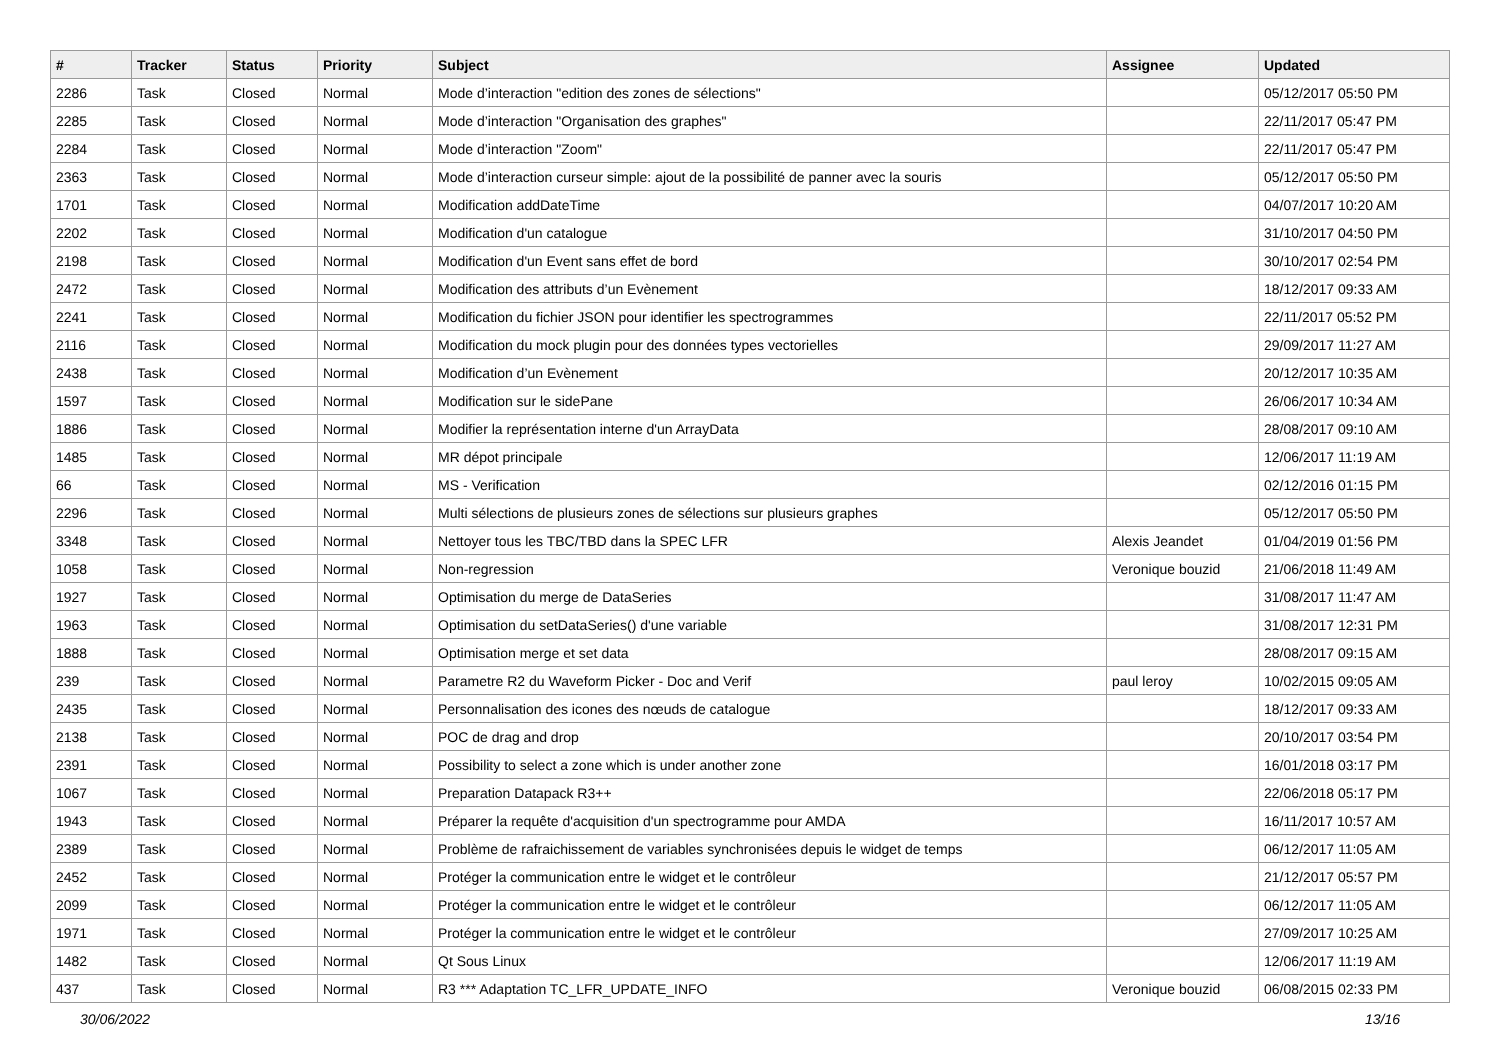| # | Tracker | Status | Priority | Subject | Assignee | Updated |
| --- | --- | --- | --- | --- | --- | --- |
| 2286 | Task | Closed | Normal | Mode d’interaction "edition des zones de sélections" | | 05/12/2017 05:50 PM |
| 2285 | Task | Closed | Normal | Mode d’interaction "Organisation des graphes" | | 22/11/2017 05:47 PM |
| 2284 | Task | Closed | Normal | Mode d’interaction "Zoom" | | 22/11/2017 05:47 PM |
| 2363 | Task | Closed | Normal | Mode d’interaction curseur simple: ajout de la possibilité de panner avec la souris | | 05/12/2017 05:50 PM |
| 1701 | Task | Closed | Normal | Modification addDateTime | | 04/07/2017 10:20 AM |
| 2202 | Task | Closed | Normal | Modification d'un catalogue | | 31/10/2017 04:50 PM |
| 2198 | Task | Closed | Normal | Modification d'un Event sans effet de bord | | 30/10/2017 02:54 PM |
| 2472 | Task | Closed | Normal | Modification des attributs d’un Evènement | | 18/12/2017 09:33 AM |
| 2241 | Task | Closed | Normal | Modification du fichier JSON pour identifier les spectrogrammes | | 22/11/2017 05:52 PM |
| 2116 | Task | Closed | Normal | Modification du mock plugin pour des données types vectorielles | | 29/09/2017 11:27 AM |
| 2438 | Task | Closed | Normal | Modification d’un Evènement | | 20/12/2017 10:35 AM |
| 1597 | Task | Closed | Normal | Modification sur le sidePane | | 26/06/2017 10:34 AM |
| 1886 | Task | Closed | Normal | Modifier la représentation interne d'un ArrayData | | 28/08/2017 09:10 AM |
| 1485 | Task | Closed | Normal | MR dépot principale | | 12/06/2017 11:19 AM |
| 66 | Task | Closed | Normal | MS - Verification | | 02/12/2016 01:15 PM |
| 2296 | Task | Closed | Normal | Multi sélections de plusieurs zones de sélections sur plusieurs graphes | | 05/12/2017 05:50 PM |
| 3348 | Task | Closed | Normal | Nettoyer tous les TBC/TBD dans la SPEC LFR | Alexis Jeandet | 01/04/2019 01:56 PM |
| 1058 | Task | Closed | Normal | Non-regression | Veronique bouzid | 21/06/2018 11:49 AM |
| 1927 | Task | Closed | Normal | Optimisation du merge de DataSeries | | 31/08/2017 11:47 AM |
| 1963 | Task | Closed | Normal | Optimisation du setDataSeries() d'une variable | | 31/08/2017 12:31 PM |
| 1888 | Task | Closed | Normal | Optimisation merge et set data | | 28/08/2017 09:15 AM |
| 239 | Task | Closed | Normal | Parametre R2 du Waveform Picker - Doc and Verif | paul leroy | 10/02/2015 09:05 AM |
| 2435 | Task | Closed | Normal | Personnalisation des icones des nœuds de catalogue | | 18/12/2017 09:33 AM |
| 2138 | Task | Closed | Normal | POC de drag and drop | | 20/10/2017 03:54 PM |
| 2391 | Task | Closed | Normal | Possibility to select a zone which is under another zone | | 16/01/2018 03:17 PM |
| 1067 | Task | Closed | Normal | Preparation Datapack R3++ | | 22/06/2018 05:17 PM |
| 1943 | Task | Closed | Normal | Préparer la requête d'acquisition d'un spectrogramme pour AMDA | | 16/11/2017 10:57 AM |
| 2389 | Task | Closed | Normal | Problème de rafraichissement de variables synchronisées depuis le widget de temps | | 06/12/2017 11:05 AM |
| 2452 | Task | Closed | Normal | Protéger la communication entre le widget et le contrôleur | | 21/12/2017 05:57 PM |
| 2099 | Task | Closed | Normal | Protéger la communication entre le widget et le contrôleur | | 06/12/2017 11:05 AM |
| 1971 | Task | Closed | Normal | Protéger la communication entre le widget et le contrôleur | | 27/09/2017 10:25 AM |
| 1482 | Task | Closed | Normal | Qt Sous Linux | | 12/06/2017 11:19 AM |
| 437 | Task | Closed | Normal | R3 *** Adaptation TC_LFR_UPDATE_INFO | Veronique bouzid | 06/08/2015 02:33 PM |
30/06/2022 13/16